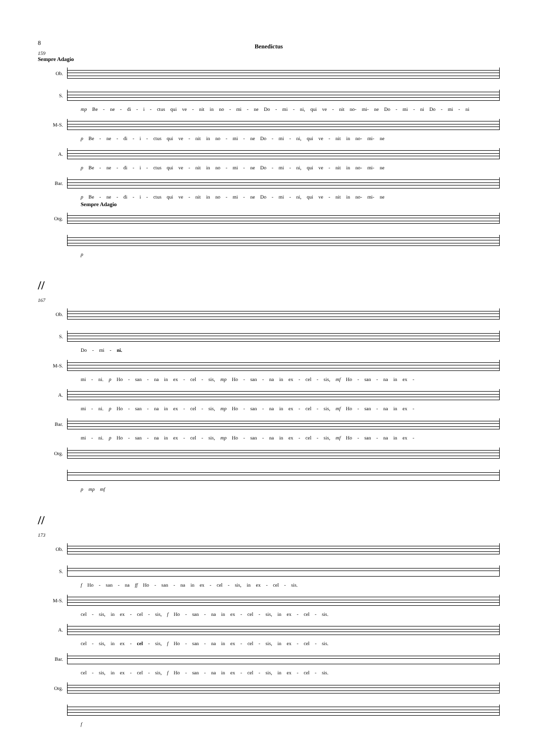8
Benedictus
159
Sempre Adagio
Ob.
S.
mp Be - ne - di - i - ctus qui ve - nit in no - mi - ne Do - mi - ni, qui ve - nit no- mi- ne Do - mi - ni Do - mi - ni
M-S.
p Be - ne - di - i - ctus qui ve - nit in no - mi - ne Do - mi - ni, qui ve - nit in no- mi- ne
A.
p Be - ne - di - i - ctus qui ve - nit in no - mi - ne Do - mi - ni, qui ve - nit in no- mi- ne
Bar.
p Be - ne - di - i - ctus qui ve - nit in no - mi - ne Do - mi - ni, qui ve - nit in no- mi- ne
Sempre Adagio
Org.
p
//
167
Ob.
S.
Do - mi - ni.
M-S.
mi - ni. p Ho - san - na in ex - cel - sis, mp Ho - san - na in ex - cel - sis, mf Ho - san - na in ex -
A.
mi - ni. p Ho - san - na in ex - cel - sis, mp Ho - san - na in ex - cel - sis, mf Ho - san - na in ex -
Bar.
mi - ni. p Ho - san - na in ex - cel - sis, mp Ho - san - na in ex - cel - sis, mf Ho - san - na in ex -
Org.
p mp mf
//
173
Ob.
S.
f Ho - san - na ff Ho - san - na in ex - cel - sis, in ex - cel - sis.
M-S.
cel - sis, in ex - cel - sis, f Ho - san - na in ex - cel - sis, in ex - cel - sis.
A.
cel - sis, in ex - cel - sis, f Ho - san - na in ex - cel - sis, in ex - cel - sis.
Bar.
cel - sis, in ex - cel - sis, f Ho - san - na in ex - cel - sis, in ex - cel - sis.
Org.
f